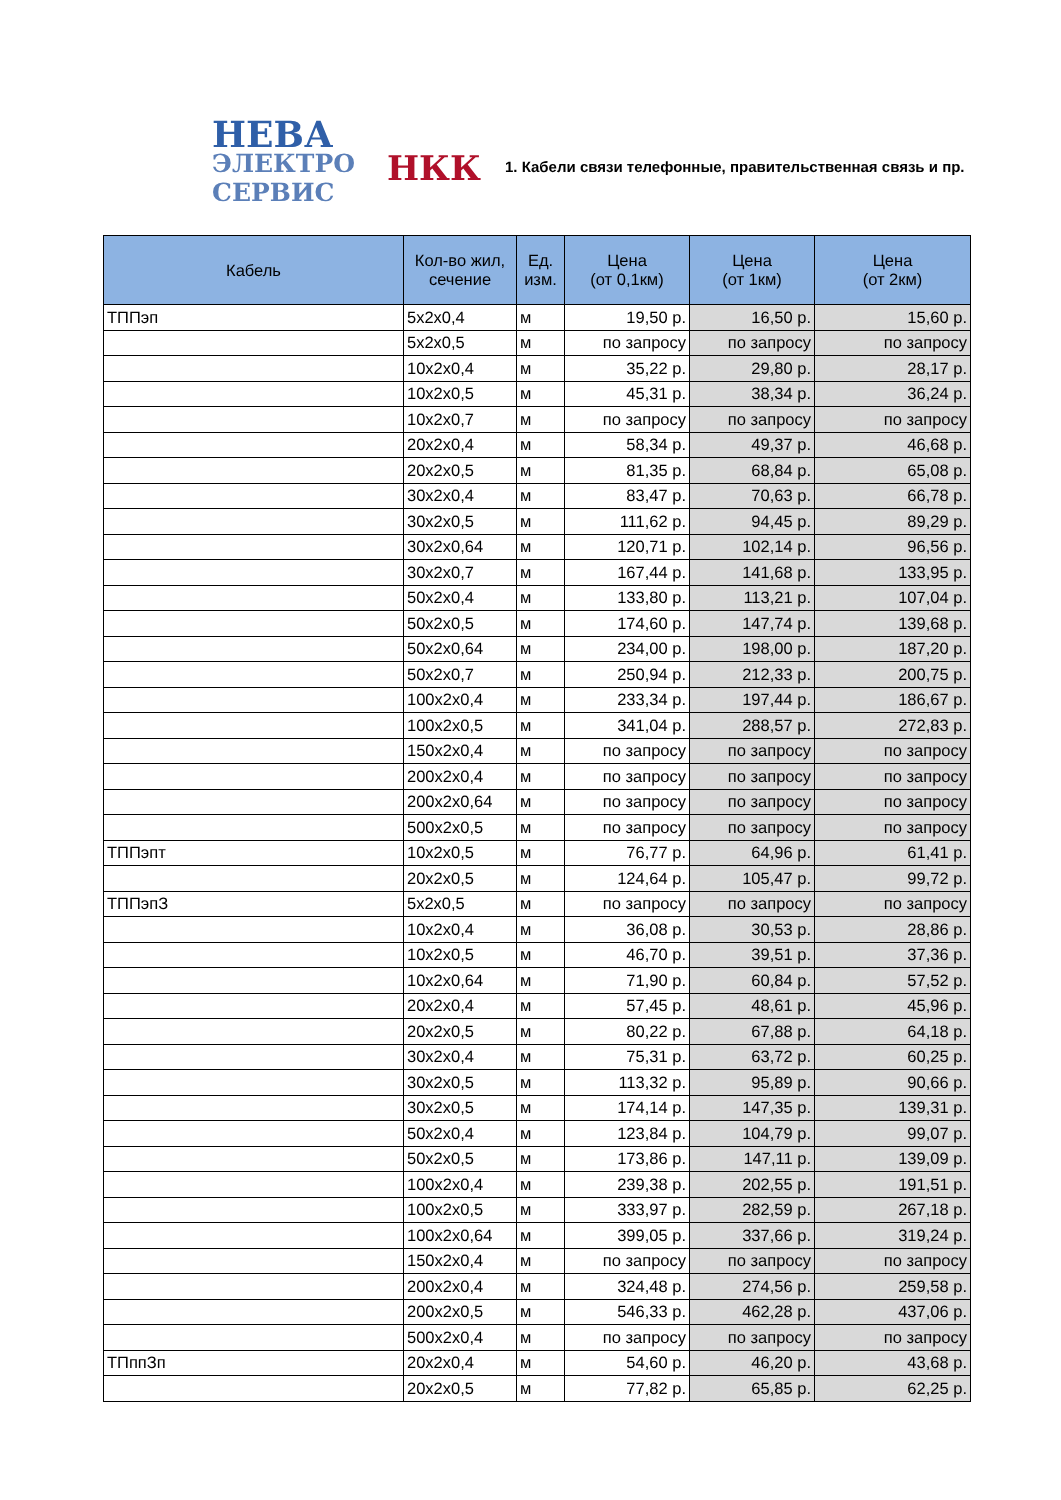НЕВА
ЭЛЕКТРО
СЕРВИС
НКК
1. Кабели связи телефонные, правительственная связь и пр.
| Кабель | Кол-во жил, сечение | Ед. изм. | Цена (от 0,1км) | Цена (от 1км) | Цена (от 2км) |
| --- | --- | --- | --- | --- | --- |
| ТППэп | 5х2х0,4 | м | 19,50 р. | 16,50 р. | 15,60 р. |
| | 5х2х0,5 | м | по запросу | по запросу | по запросу |
| | 10х2х0,4 | м | 35,22 р. | 29,80 р. | 28,17 р. |
| | 10х2х0,5 | м | 45,31 р. | 38,34 р. | 36,24 р. |
| | 10х2х0,7 | м | по запросу | по запросу | по запросу |
| | 20х2х0,4 | м | 58,34 р. | 49,37 р. | 46,68 р. |
| | 20х2х0,5 | м | 81,35 р. | 68,84 р. | 65,08 р. |
| | 30х2х0,4 | м | 83,47 р. | 70,63 р. | 66,78 р. |
| | 30х2х0,5 | м | 111,62 р. | 94,45 р. | 89,29 р. |
| | 30х2х0,64 | м | 120,71 р. | 102,14 р. | 96,56 р. |
| | 30х2х0,7 | м | 167,44 р. | 141,68 р. | 133,95 р. |
| | 50х2х0,4 | м | 133,80 р. | 113,21 р. | 107,04 р. |
| | 50х2х0,5 | м | 174,60 р. | 147,74 р. | 139,68 р. |
| | 50х2х0,64 | м | 234,00 р. | 198,00 р. | 187,20 р. |
| | 50х2х0,7 | м | 250,94 р. | 212,33 р. | 200,75 р. |
| | 100х2х0,4 | м | 233,34 р. | 197,44 р. | 186,67 р. |
| | 100х2х0,5 | м | 341,04 р. | 288,57 р. | 272,83 р. |
| | 150х2х0,4 | м | по запросу | по запросу | по запросу |
| | 200х2х0,4 | м | по запросу | по запросу | по запросу |
| | 200х2х0,64 | м | по запросу | по запросу | по запросу |
| | 500х2х0,5 | м | по запросу | по запросу | по запросу |
| ТППэпт | 10х2х0,5 | м | 76,77 р. | 64,96 р. | 61,41 р. |
| | 20х2х0,5 | м | 124,64 р. | 105,47 р. | 99,72 р. |
| ТППэпЗ | 5х2х0,5 | м | по запросу | по запросу | по запросу |
| | 10х2х0,4 | м | 36,08 р. | 30,53 р. | 28,86 р. |
| | 10х2х0,5 | м | 46,70 р. | 39,51 р. | 37,36 р. |
| | 10х2х0,64 | м | 71,90 р. | 60,84 р. | 57,52 р. |
| | 20х2х0,4 | м | 57,45 р. | 48,61 р. | 45,96 р. |
| | 20х2х0,5 | м | 80,22 р. | 67,88 р. | 64,18 р. |
| | 30х2х0,4 | м | 75,31 р. | 63,72 р. | 60,25 р. |
| | 30х2х0,5 | м | 113,32 р. | 95,89 р. | 90,66 р. |
| | 30х2х0,5 | м | 174,14 р. | 147,35 р. | 139,31 р. |
| | 50х2х0,4 | м | 123,84 р. | 104,79 р. | 99,07 р. |
| | 50х2х0,5 | м | 173,86 р. | 147,11 р. | 139,09 р. |
| | 100х2х0,4 | м | 239,38 р. | 202,55 р. | 191,51 р. |
| | 100х2х0,5 | м | 333,97 р. | 282,59 р. | 267,18 р. |
| | 100х2х0,64 | м | 399,05 р. | 337,66 р. | 319,24 р. |
| | 150х2х0,4 | м | по запросу | по запросу | по запросу |
| | 200х2х0,4 | м | 324,48 р. | 274,56 р. | 259,58 р. |
| | 200х2х0,5 | м | 546,33 р. | 462,28 р. | 437,06 р. |
| | 500х2х0,4 | м | по запросу | по запросу | по запросу |
| ТПппЗп | 20х2х0,4 | м | 54,60 р. | 46,20 р. | 43,68 р. |
| | 20х2х0,5 | м | 77,82 р. | 65,85 р. | 62,25 р. |